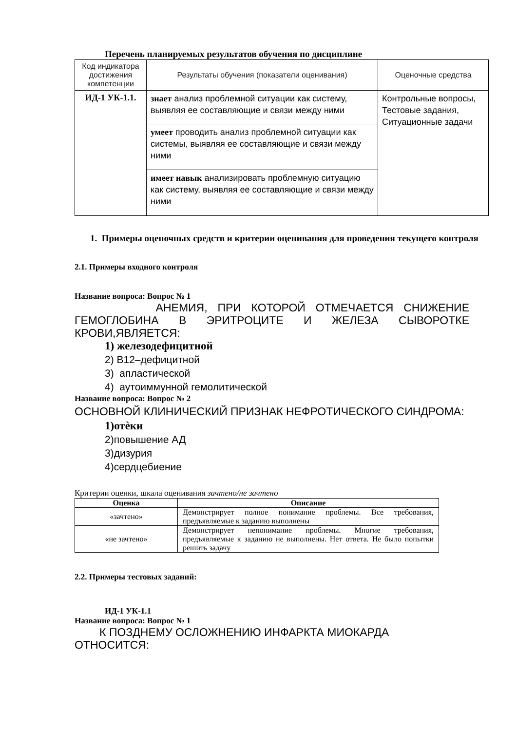Перечень планируемых результатов обучения по дисциплине
| Код индикатора достижения компетенции | Результаты обучения (показатели оценивания) | Оценочные средства |
| ИД-1 УК-1.1. | знает анализ проблемной ситуации как систему, выявляя ее составляющие и связи между ними | Контрольные вопросы, Тестовые задания, Ситуационные задачи |
| | умеет проводить анализ проблемной ситуации как системы, выявляя ее составляющие и связи между ними | |
| | имеет навык анализировать проблемную ситуацию как систему, выявляя ее составляющие и связи между ними | |
1. Примеры оценочных средств и критерии оценивания для проведения текущего контроля
2.1. Примеры входного контроля
Название вопроса: Вопрос № 1
АНЕМИЯ, ПРИ КОТОРОЙ ОТМЕЧАЕТСЯ СНИЖЕНИЕ ГЕМОГЛОБИНА В ЭРИТРОЦИТЕ И ЖЕЛЕЗА СЫВОРОТКЕ КРОВИ,ЯВЛЯЕТСЯ:
1) железодефицитной
2) В12–дефицитной
3) апластической
4) аутоиммунной гемолитической
Название вопроса: Вопрос № 2
ОСНОВНОЙ КЛИНИЧЕСКИЙ ПРИЗНАК НЕФРОТИЧЕСКОГО СИНДРОМА:
1)отѐки
2)повышение АД
3)дизурия
4)сердцебиение
Критерии оценки, шкала оценивания зачтено/не зачтено
| Оценка | Описание |
| --- | --- |
| «зачтено» | Демонстрирует полное понимание проблемы. Все требования, предъявляемые к заданию выполнены |
| «не зачтено» | Демонстрирует непонимание проблемы. Многие требования, предъявляемые к заданию не выполнены. Нет ответа. Не было попытки решить задачу |
2.2. Примеры тестовых заданий:
ИД-1 УК-1.1
Название вопроса: Вопрос № 1
К ПОЗДНЕМУ ОСЛОЖНЕНИЮ ИНФАРКТА МИОКАРДА ОТНОСИТСЯ: